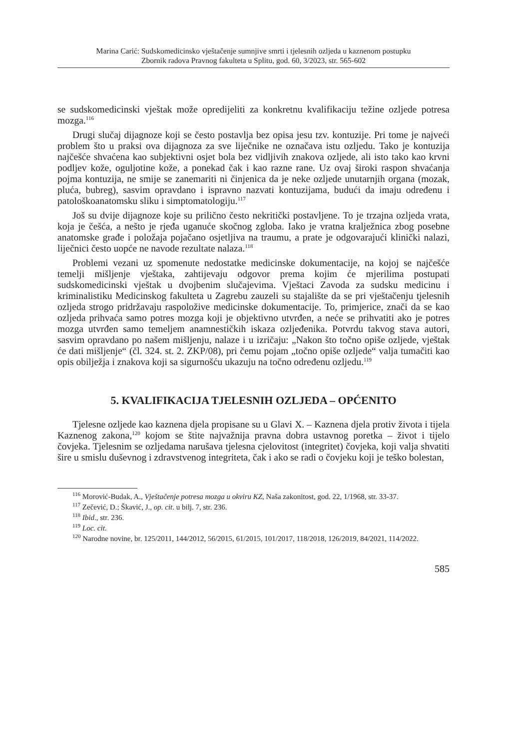Marina Carić: Sudskomedicinsko vještačenje sumnjive smrti i tjelesnih ozljeda u kaznenom postupku
Zbornik radova Pravnog fakulteta u Splitu, god. 60, 3/2023, str. 565-602
se sudskomedicinski vještak može opredijeliti za konkretnu kvalifikaciju težine ozljede potresa mozga.<sup>116</sup>
Drugi slučaj dijagnoze koji se često postavlja bez opisa jesu tzv. kontuzije. Pri tome je najveći problem što u praksi ova dijagnoza za sve liječnike ne označava istu ozljedu. Tako je kontuzija najčešće shvaćena kao subjektivni osjet bola bez vidljivih znakova ozljede, ali isto tako kao krvni podljev kože, oguljotine kože, a ponekad čak i kao razne rane. Uz ovaj široki raspon shvaćanja pojma kontuzija, ne smije se zanemariti ni činjenica da je neke ozljede unutarnjih organa (mozak, pluća, bubreg), sasvim opravdano i ispravno nazvati kontuzijama, budući da imaju određenu i patološkoanatomsku sliku i simptomatologiju.<sup>117</sup>
Još su dvije dijagnoze koje su prilično često nekritički postavljene. To je trzajna ozljeda vrata, koja je češća, a nešto je rjeđa uganuće skočnog zgloba. Iako je vratna kralježnica zbog posebne anatomske građe i položaja pojačano osjetljiva na traumu, a prate je odgovarajući klinički nalazi, liječnici često uopće ne navode rezultate nalaza.<sup>118</sup>
Problemi vezani uz spomenute nedostatke medicinske dokumentacije, na kojoj se najčešće temelji mišljenje vještaka, zahtijevaju odgovor prema kojim će mjerilima postupati sudskomedicinski vještak u dvojbenim slučajevima. Vještaci Zavoda za sudsku medicinu i kriminalistiku Medicinskog fakulteta u Zagrebu zauzeli su stajalište da se pri vještačenju tjelesnih ozljeda strogo pridržavaju raspoložive medicinske dokumentacije. To, primjerice, znači da se kao ozljeda prihvaća samo potres mozga koji je objektivno utvrđen, a neće se prihvatiti ako je potres mozga utvrđen samo temeljem anamnestičkih iskaza ozljeđenika. Potvrdu takvog stava autori, sasvim opravdano po našem mišljenju, nalaze i u izričaju: „Nakon što točno opiše ozljede, vještak će dati mišljenje“ (čl. 324. st. 2. ZKP/08), pri čemu pojam „točno opiše ozljede“ valja tumačiti kao opis obilježja i znakova koji sa sigurnošću ukazuju na točno određenu ozljedu.<sup>119</sup>
5. KVALIFIKACIJA TJELESNIH OZLJEDA – OPĆENITO
Tjelesne ozljede kao kaznena djela propisane su u Glavi X. – Kaznena djela protiv života i tijela Kaznenog zakona,<sup>120</sup> kojom se štite najvažnija pravna dobra ustavnog poretka – život i tijelo čovjeka. Tjelesnim se ozljedama narušava tjelesna cjelovitost (integritet) čovjeka, koji valja shvatiti šire u smislu duševnog i zdravstvenog integriteta, čak i ako se radi o čovjeku koji je teško bolestan,
<sup>116</sup> Morović-Budak, A., Vještačenje potresa mozga u okviru KZ, Naša zakonitost, god. 22, 1/1968, str. 33-37.
<sup>117</sup> Zečević, D.; Škavić, J., op. cit. u bilj. 7, str. 236.
<sup>118</sup> Ibid., str. 236.
<sup>119</sup> Loc. cit.
<sup>120</sup> Narodne novine, br. 125/2011, 144/2012, 56/2015, 61/2015, 101/2017, 118/2018, 126/2019, 84/2021, 114/2022.
585